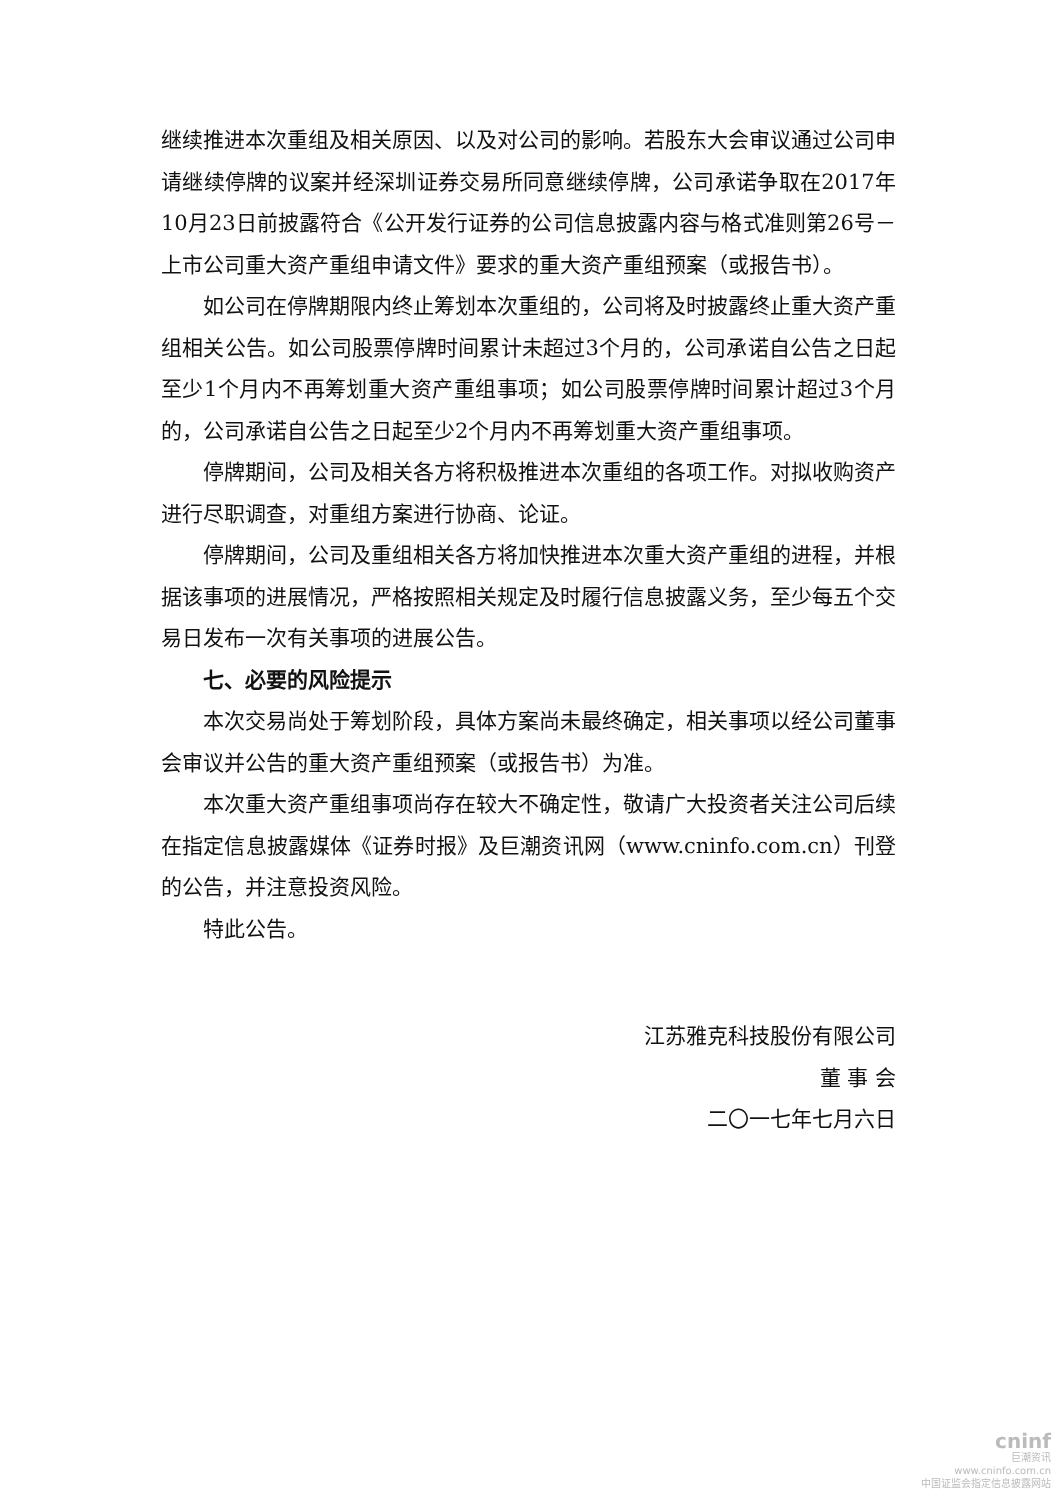继续推进本次重组及相关原因、以及对公司的影响。若股东大会审议通过公司申请继续停牌的议案并经深圳证券交易所同意继续停牌，公司承诺争取在2017年10月23日前披露符合《公开发行证券的公司信息披露内容与格式准则第26号－上市公司重大资产重组申请文件》要求的重大资产重组预案（或报告书）。
如公司在停牌期限内终止筹划本次重组的，公司将及时披露终止重大资产重组相关公告。如公司股票停牌时间累计未超过3个月的，公司承诺自公告之日起至少1个月内不再筹划重大资产重组事项；如公司股票停牌时间累计超过3个月的，公司承诺自公告之日起至少2个月内不再筹划重大资产重组事项。
停牌期间，公司及相关各方将积极推进本次重组的各项工作。对拟收购资产进行尽职调查，对重组方案进行协商、论证。
停牌期间，公司及重组相关各方将加快推进本次重大资产重组的进程，并根据该事项的进展情况，严格按照相关规定及时履行信息披露义务，至少每五个交易日发布一次有关事项的进展公告。
七、必要的风险提示
本次交易尚处于筹划阶段，具体方案尚未最终确定，相关事项以经公司董事会审议并公告的重大资产重组预案（或报告书）为准。
本次重大资产重组事项尚存在较大不确定性，敬请广大投资者关注公司后续在指定信息披露媒体《证券时报》及巨潮资讯网（www.cninfo.com.cn）刊登的公告，并注意投资风险。
特此公告。
江苏雅克科技股份有限公司
董 事 会
二〇一七年七月六日
cninf
巨潮资讯
www.cninfo.com.cn
中国证监会指定信息披露网站